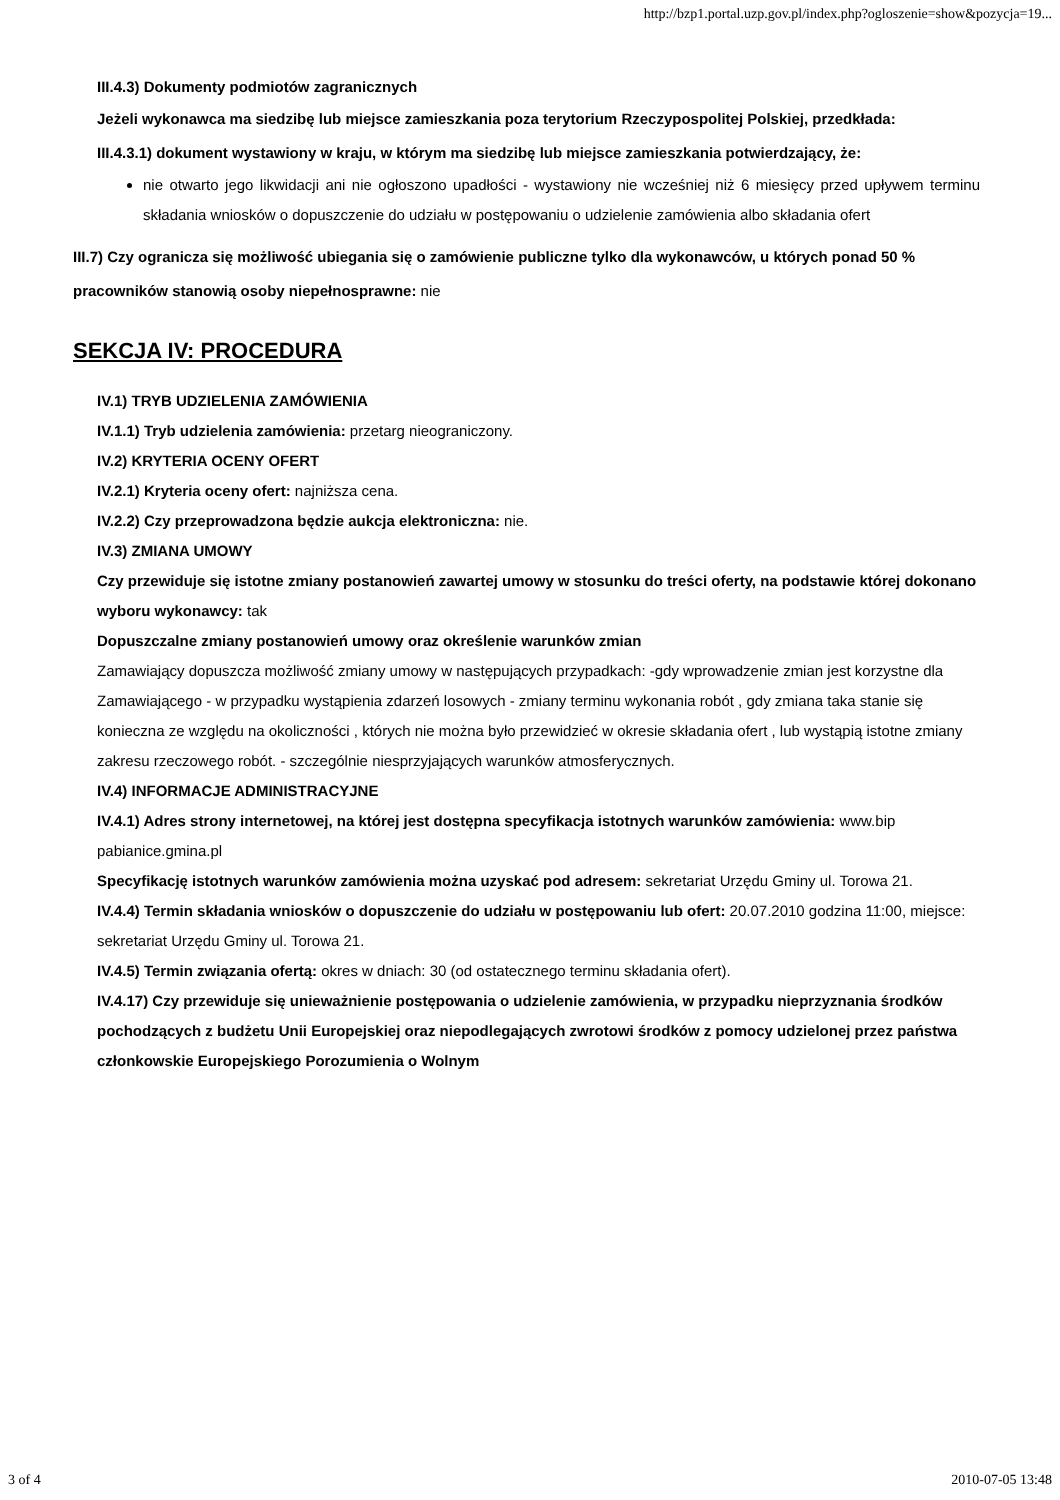http://bzp1.portal.uzp.gov.pl/index.php?ogloszenie=show&pozycja=19...
III.4.3) Dokumenty podmiotów zagranicznych
Jeżeli wykonawca ma siedzibę lub miejsce zamieszkania poza terytorium Rzeczypospolitej Polskiej, przedkłada:
III.4.3.1) dokument wystawiony w kraju, w którym ma siedzibę lub miejsce zamieszkania potwierdzający, że:
nie otwarto jego likwidacji ani nie ogłoszono upadłości - wystawiony nie wcześniej niż 6 miesięcy przed upływem terminu składania wniosków o dopuszczenie do udziału w postępowaniu o udzielenie zamówienia albo składania ofert
III.7) Czy ogranicza się możliwość ubiegania się o zamówienie publiczne tylko dla wykonawców, u których ponad 50 % pracowników stanowią osoby niepełnosprawne: nie
SEKCJA IV: PROCEDURA
IV.1) TRYB UDZIELENIA ZAMÓWIENIA
IV.1.1) Tryb udzielenia zamówienia: przetarg nieograniczony.
IV.2) KRYTERIA OCENY OFERT
IV.2.1) Kryteria oceny ofert: najniższa cena.
IV.2.2) Czy przeprowadzona będzie aukcja elektroniczna: nie.
IV.3) ZMIANA UMOWY
Czy przewiduje się istotne zmiany postanowień zawartej umowy w stosunku do treści oferty, na podstawie której dokonano wyboru wykonawcy: tak
Dopuszczalne zmiany postanowień umowy oraz określenie warunków zmian
Zamawiający dopuszcza możliwość zmiany umowy w następujących przypadkach: -gdy wprowadzenie zmian jest korzystne dla Zamawiającego - w przypadku wystąpienia zdarzeń losowych - zmiany terminu wykonania robót , gdy zmiana taka stanie się konieczna ze względu na okoliczności , których nie można było przewidzieć w okresie składania ofert , lub wystąpią istotne zmiany zakresu rzeczowego robót. - szczególnie niesprzyjających warunków atmosferycznych.
IV.4) INFORMACJE ADMINISTRACYJNE
IV.4.1) Adres strony internetowej, na której jest dostępna specyfikacja istotnych warunków zamówienia: www.bip pabianice.gmina.pl
Specyfikację istotnych warunków zamówienia można uzyskać pod adresem: sekretariat Urzędu Gminy ul. Torowa 21.
IV.4.4) Termin składania wniosków o dopuszczenie do udziału w postępowaniu lub ofert: 20.07.2010 godzina 11:00, miejsce: sekretariat Urzędu Gminy ul. Torowa 21.
IV.4.5) Termin związania ofertą: okres w dniach: 30 (od ostatecznego terminu składania ofert).
IV.4.17) Czy przewiduje się unieważnienie postępowania o udzielenie zamówienia, w przypadku nieprzyznania środków pochodzących z budżetu Unii Europejskiej oraz niepodlegających zwrotowi środków z pomocy udzielonej przez państwa członkowskie Europejskiego Porozumienia o Wolnym
3 of 4 2010-07-05 13:48